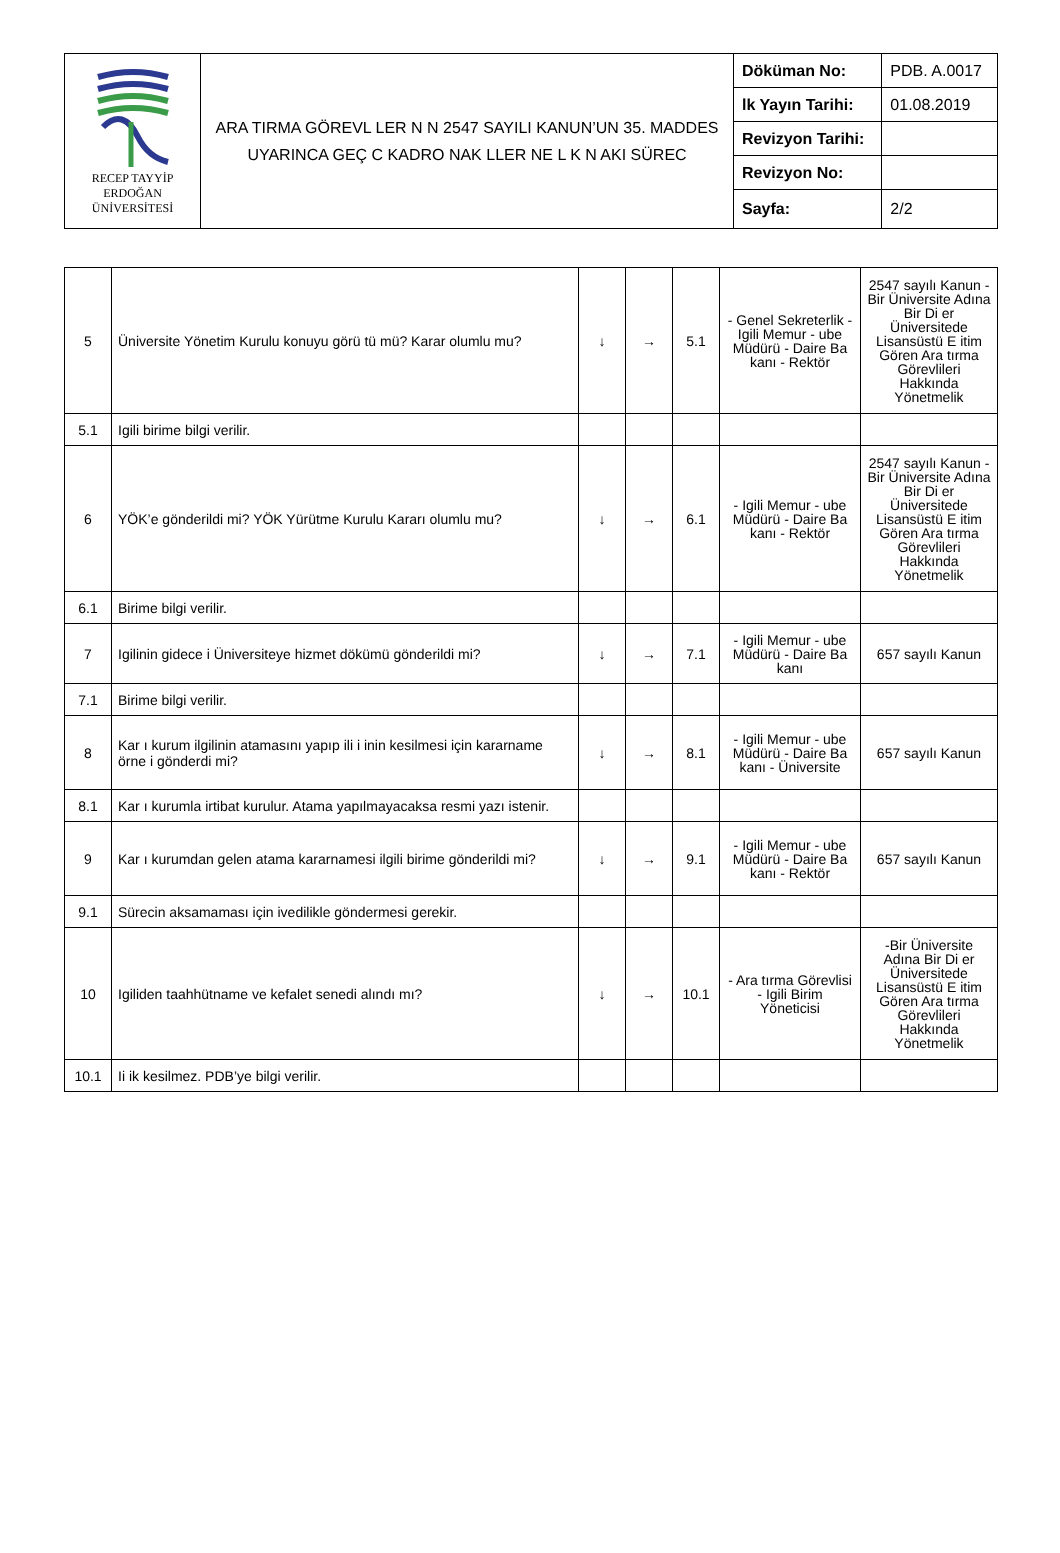| RECEP TAYYİP ERDOĞAN ÜNİVERSİTESİ | ARA TIRMA GÖREVL LER N N 2547 SAYILI KANUN’UN 35. MADDES UYARINCA GEÇ C KADRO NAK LLER NE L K N AKI SÜREC | Döküman No: | PDB. A.0017 |
| | | lk Yayın Tarihi: | 01.08.2019 |
| | | Revizyon Tarihi: | |
| | | Revizyon No: | |
| | | Sayfa: | 2/2 |
| 5 | Üniversite Yönetim Kurulu konuyu görü tü mü? Karar olumlu mu? | ↓ | → | 5.1 | - Genel Sekreterlik - Igili Memur - ube Müdürü - Daire Ba kanı - Rektör | 2547 sayılı Kanun -Bir Üniversite Adına Bir Di er Üniversitede Lisansüstü E itim Gören Ara tırma Görevlileri Hakkında Yönetmelik |
| 5.1 | Igili birime bilgi verilir. | | | | | |
| 6 | YÖK’e gönderildi mi? YÖK Yürütme Kurulu Kararı olumlu mu? | ↓ | → | 6.1 | - Igili Memur - ube Müdürü - Daire Ba kanı - Rektör | 2547 sayılı Kanun -Bir Üniversite Adına Bir Di er Üniversitede Lisansüstü E itim Gören Ara tırma Görevlileri Hakkında Yönetmelik |
| 6.1 | Birime bilgi verilir. | | | | | |
| 7 | Igilinin gidece i Üniversiteye hizmet dökümü gönderildi mi? | ↓ | → | 7.1 | - Igili Memur - ube Müdürü - Daire Ba kanı | 657 sayılı Kanun |
| 7.1 | Birime bilgi verilir. | | | | | |
| 8 | Kar ı kurum ilgilinin atamasını yapıp ili i inin kesilmesi için kararname örne i gönderdi mi? | ↓ | → | 8.1 | - Igili Memur - ube Müdürü - Daire Ba kanı - Üniversite | 657 sayılı Kanun |
| 8.1 | Kar ı kurumla irtibat kurulur. Atama yapılmayacaksa resmi yazı istenir. | | | | | |
| 9 | Kar ı kurumdan gelen atama kararnamesi ilgili birime gönderildi mi? | ↓ | → | 9.1 | - Igili Memur - ube Müdürü - Daire Ba kanı - Rektör | 657 sayılı Kanun |
| 9.1 | Sürecin aksamaması için ivedilikle göndermesi gerekir. | | | | | |
| 10 | Igiliden taahhütname ve kefalet senedi alındı mı? | ↓ | → | 10.1 | - Ara tırma Görevlisi - Igili Birim Yöneticisi | -Bir Üniversite Adına Bir Di er Üniversitede Lisansüstü E itim Gören Ara tırma Görevlileri Hakkında Yönetmelik |
| 10.1 | Ii ik kesilmez. PDB’ye bilgi verilir. | | | | | |